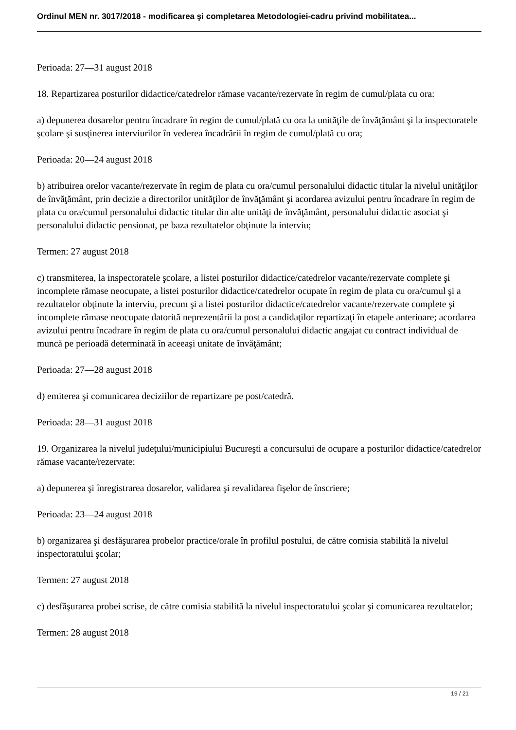Ordinul MEN nr. 3017/2018 - modificarea şi completarea Metodologiei-cadru privind mobilitatea...
Perioada: 27—31 august 2018
18. Repartizarea posturilor didactice/catedrelor rămase vacante/rezervate în regim de cumul/plata cu ora:
a) depunerea dosarelor pentru încadrare în regim de cumul/plată cu ora la unităţile de învăţământ şi la inspectoratele şcolare şi susţinerea interviurilor în vederea încadrării în regim de cumul/plată cu ora;
Perioada: 20—24 august 2018
b) atribuirea orelor vacante/rezervate în regim de plata cu ora/cumul personalului didactic titular la nivelul unităţilor de învăţământ, prin decizie a directorilor unităţilor de învăţământ şi acordarea avizului pentru încadrare în regim de plata cu ora/cumul personalului didactic titular din alte unităţi de învăţământ, personalului didactic asociat şi personalului didactic pensionat, pe baza rezultatelor obţinute la interviu;
Termen: 27 august 2018
c) transmiterea, la inspectoratele şcolare, a listei posturilor didactice/catedrelor vacante/rezervate complete şi incomplete rămase neocupate, a listei posturilor didactice/catedrelor ocupate în regim de plata cu ora/cumul şi a rezultatelor obţinute la interviu, precum şi a listei posturilor didactice/catedrelor vacante/rezervate complete şi incomplete rămase neocupate datorită neprezentării la post a candidaţilor repartizaţi în etapele anterioare; acordarea avizului pentru încadrare în regim de plata cu ora/cumul personalului didactic angajat cu contract individual de muncă pe perioadă determinată în aceeaşi unitate de învăţământ;
Perioada: 27—28 august 2018
d) emiterea şi comunicarea deciziilor de repartizare pe post/catedră.
Perioada: 28—31 august 2018
19. Organizarea la nivelul judeţului/municipiului Bucureşti a concursului de ocupare a posturilor didactice/catedrelor rămase vacante/rezervate:
a) depunerea şi înregistrarea dosarelor, validarea şi revalidarea fişelor de înscriere;
Perioada: 23—24 august 2018
b) organizarea şi desfăşurarea probelor practice/orale în profilul postului, de către comisia stabilită la nivelul inspectoratului şcolar;
Termen: 27 august 2018
c) desfăşurarea probei scrise, de către comisia stabilită la nivelul inspectoratului şcolar şi comunicarea rezultatelor;
Termen: 28 august 2018
19 / 21